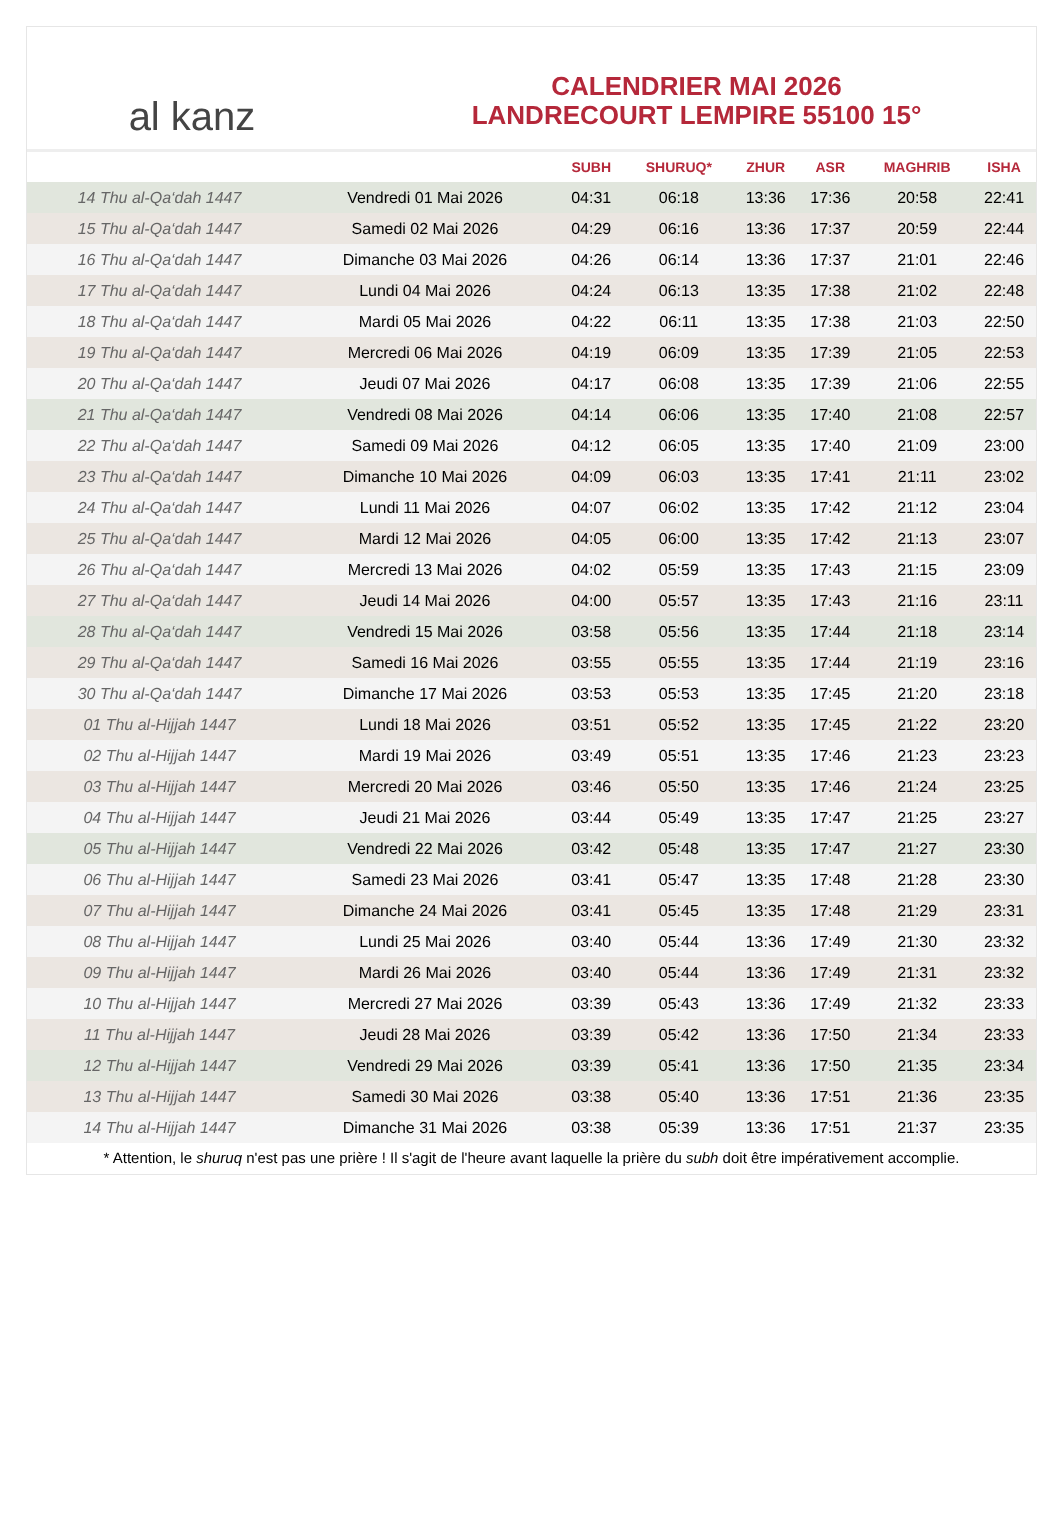al kanz
CALENDRIER MAI 2026
LANDRECOURT LEMPIRE 55100 15°
| | | SUBH | SHURUQ* | ZHUR | ASR | MAGHRIB | ISHA |
| --- | --- | --- | --- | --- | --- | --- | --- |
| 14 Thu al-Qa‘dah 1447 | Vendredi 01 Mai 2026 | 04:31 | 06:18 | 13:36 | 17:36 | 20:58 | 22:41 |
| 15 Thu al-Qa‘dah 1447 | Samedi 02 Mai 2026 | 04:29 | 06:16 | 13:36 | 17:37 | 20:59 | 22:44 |
| 16 Thu al-Qa‘dah 1447 | Dimanche 03 Mai 2026 | 04:26 | 06:14 | 13:36 | 17:37 | 21:01 | 22:46 |
| 17 Thu al-Qa‘dah 1447 | Lundi 04 Mai 2026 | 04:24 | 06:13 | 13:35 | 17:38 | 21:02 | 22:48 |
| 18 Thu al-Qa‘dah 1447 | Mardi 05 Mai 2026 | 04:22 | 06:11 | 13:35 | 17:38 | 21:03 | 22:50 |
| 19 Thu al-Qa‘dah 1447 | Mercredi 06 Mai 2026 | 04:19 | 06:09 | 13:35 | 17:39 | 21:05 | 22:53 |
| 20 Thu al-Qa‘dah 1447 | Jeudi 07 Mai 2026 | 04:17 | 06:08 | 13:35 | 17:39 | 21:06 | 22:55 |
| 21 Thu al-Qa‘dah 1447 | Vendredi 08 Mai 2026 | 04:14 | 06:06 | 13:35 | 17:40 | 21:08 | 22:57 |
| 22 Thu al-Qa‘dah 1447 | Samedi 09 Mai 2026 | 04:12 | 06:05 | 13:35 | 17:40 | 21:09 | 23:00 |
| 23 Thu al-Qa‘dah 1447 | Dimanche 10 Mai 2026 | 04:09 | 06:03 | 13:35 | 17:41 | 21:11 | 23:02 |
| 24 Thu al-Qa‘dah 1447 | Lundi 11 Mai 2026 | 04:07 | 06:02 | 13:35 | 17:42 | 21:12 | 23:04 |
| 25 Thu al-Qa‘dah 1447 | Mardi 12 Mai 2026 | 04:05 | 06:00 | 13:35 | 17:42 | 21:13 | 23:07 |
| 26 Thu al-Qa‘dah 1447 | Mercredi 13 Mai 2026 | 04:02 | 05:59 | 13:35 | 17:43 | 21:15 | 23:09 |
| 27 Thu al-Qa‘dah 1447 | Jeudi 14 Mai 2026 | 04:00 | 05:57 | 13:35 | 17:43 | 21:16 | 23:11 |
| 28 Thu al-Qa‘dah 1447 | Vendredi 15 Mai 2026 | 03:58 | 05:56 | 13:35 | 17:44 | 21:18 | 23:14 |
| 29 Thu al-Qa‘dah 1447 | Samedi 16 Mai 2026 | 03:55 | 05:55 | 13:35 | 17:44 | 21:19 | 23:16 |
| 30 Thu al-Qa‘dah 1447 | Dimanche 17 Mai 2026 | 03:53 | 05:53 | 13:35 | 17:45 | 21:20 | 23:18 |
| 01 Thu al-Hijjah 1447 | Lundi 18 Mai 2026 | 03:51 | 05:52 | 13:35 | 17:45 | 21:22 | 23:20 |
| 02 Thu al-Hijjah 1447 | Mardi 19 Mai 2026 | 03:49 | 05:51 | 13:35 | 17:46 | 21:23 | 23:23 |
| 03 Thu al-Hijjah 1447 | Mercredi 20 Mai 2026 | 03:46 | 05:50 | 13:35 | 17:46 | 21:24 | 23:25 |
| 04 Thu al-Hijjah 1447 | Jeudi 21 Mai 2026 | 03:44 | 05:49 | 13:35 | 17:47 | 21:25 | 23:27 |
| 05 Thu al-Hijjah 1447 | Vendredi 22 Mai 2026 | 03:42 | 05:48 | 13:35 | 17:47 | 21:27 | 23:30 |
| 06 Thu al-Hijjah 1447 | Samedi 23 Mai 2026 | 03:41 | 05:47 | 13:35 | 17:48 | 21:28 | 23:30 |
| 07 Thu al-Hijjah 1447 | Dimanche 24 Mai 2026 | 03:41 | 05:45 | 13:35 | 17:48 | 21:29 | 23:31 |
| 08 Thu al-Hijjah 1447 | Lundi 25 Mai 2026 | 03:40 | 05:44 | 13:36 | 17:49 | 21:30 | 23:32 |
| 09 Thu al-Hijjah 1447 | Mardi 26 Mai 2026 | 03:40 | 05:44 | 13:36 | 17:49 | 21:31 | 23:32 |
| 10 Thu al-Hijjah 1447 | Mercredi 27 Mai 2026 | 03:39 | 05:43 | 13:36 | 17:49 | 21:32 | 23:33 |
| 11 Thu al-Hijjah 1447 | Jeudi 28 Mai 2026 | 03:39 | 05:42 | 13:36 | 17:50 | 21:34 | 23:33 |
| 12 Thu al-Hijjah 1447 | Vendredi 29 Mai 2026 | 03:39 | 05:41 | 13:36 | 17:50 | 21:35 | 23:34 |
| 13 Thu al-Hijjah 1447 | Samedi 30 Mai 2026 | 03:38 | 05:40 | 13:36 | 17:51 | 21:36 | 23:35 |
| 14 Thu al-Hijjah 1447 | Dimanche 31 Mai 2026 | 03:38 | 05:39 | 13:36 | 17:51 | 21:37 | 23:35 |
* Attention, le shuruq n'est pas une prière ! Il s'agit de l'heure avant laquelle la prière du subh doit être impérativement accomplie.